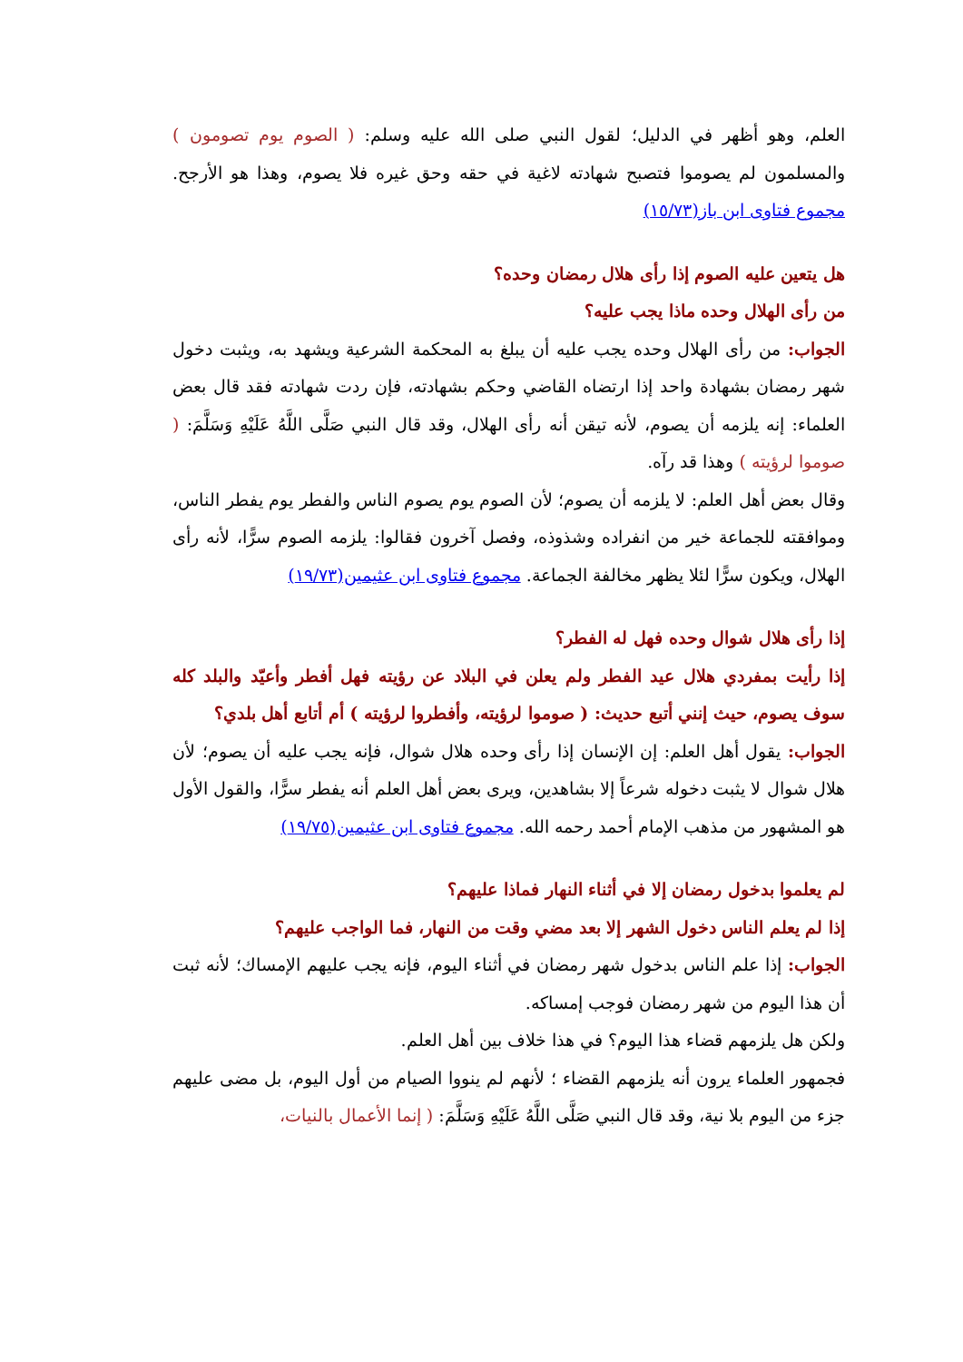العلم، وهو أظهر في الدليل؛ لقول النبي صلى الله عليه وسلم: ( الصوم يوم تصومون ) والمسلمون لم يصوموا فتصبح شهادته لاغية في حقه وحق غيره فلا يصوم، وهذا هو الأرجح. مجموع فتاوى ابن باز(١٥/٧٣)
هل يتعين عليه الصوم إذا رأى هلال رمضان وحده؟
من رأى الهلال وحده ماذا يجب عليه؟
الجواب: من رأى الهلال وحده يجب عليه أن يبلغ به المحكمة الشرعية ويشهد به، ويثبت دخول شهر رمضان بشهادة واحد إذا ارتضاه القاضي وحكم بشهادته، فإن ردت شهادته فقد قال بعض العلماء: إنه يلزمه أن يصوم، لأنه تيقن أنه رأى الهلال، وقد قال النبي صَلَّى اللَّهُ عَلَيْهِ وَسَلَّمَ: ( صوموا لرؤيته ) وهذا قد رآه.
وقال بعض أهل العلم: لا يلزمه أن يصوم؛ لأن الصوم يوم يصوم الناس والفطر يوم يفطر الناس، وموافقته للجماعة خير من انفراده وشذوذه، وفصل آخرون فقالوا: يلزمه الصوم سرًّا، لأنه رأى الهلال، ويكون سرًّا لئلا يظهر مخالفة الجماعة. مجموع فتاوى ابن عثيمين(١٩/٧٣)
إذا رأى هلال شوال وحده فهل له الفطر؟
إذا رأيت بمفردي هلال عيد الفطر ولم يعلن في البلاد عن رؤيته فهل أفطر وأعيّد والبلد كله سوف يصوم، حيث إنني أتبع حديث: ( صوموا لرؤيته، وأفطروا لرؤيته ) أم أتابع أهل بلدي؟
الجواب: يقول أهل العلم: إن الإنسان إذا رأى وحده هلال شوال، فإنه يجب عليه أن يصوم؛ لأن هلال شوال لا يثبت دخوله شرعاً إلا بشاهدين، ويرى بعض أهل العلم أنه يفطر سرًّا، والقول الأول هو المشهور من مذهب الإمام أحمد رحمه الله. مجموع فتاوى ابن عثيمين(١٩/٧٥)
لم يعلموا بدخول رمضان إلا في أثناء النهار فماذا عليهم؟
إذا لم يعلم الناس دخول الشهر إلا بعد مضي وقت من النهار، فما الواجب عليهم؟
الجواب: إذا علم الناس بدخول شهر رمضان في أثناء اليوم، فإنه يجب عليهم الإمساك؛ لأنه ثبت أن هذا اليوم من شهر رمضان فوجب إمساكه.
ولكن هل يلزمهم قضاء هذا اليوم؟ في هذا خلاف بين أهل العلم.
فجمهور العلماء يرون أنه يلزمهم القضاء ؛ لأنهم لم ينووا الصيام من أول اليوم، بل مضى عليهم جزء من اليوم بلا نية، وقد قال النبي صَلَّى اللَّهُ عَلَيْهِ وَسَلَّمَ: ( إنما الأعمال بالنيات،